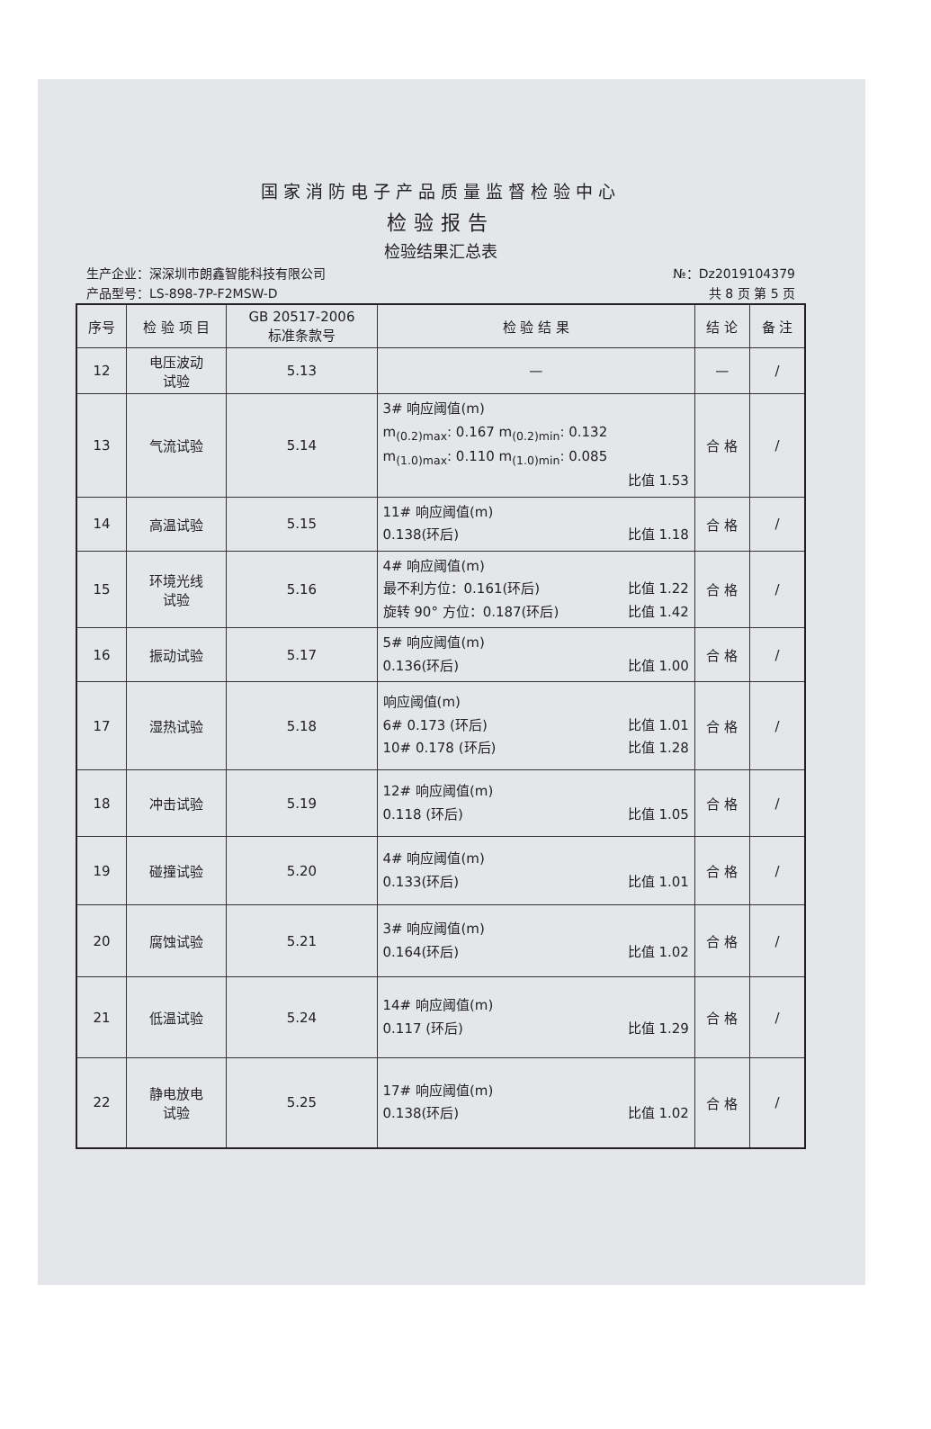国家消防电子产品质量监督检验中心
检验报告
检验结果汇总表
生产企业：深深圳市朗鑫智能科技有限公司 №：Dz2019104379
产品型号：LS-898-7P-F2MSW-D 共 8 页 第 5 页
| 序号 | 检 验 项 目 | GB 20517-2006 标准条款号 | 检 验 结 果 | 结 论 | 备 注 |
| --- | --- | --- | --- | --- | --- |
| 12 | 电压波动 试验 | 5.13 | — | — | / |
| 13 | 气流试验 | 5.14 | 3# 响应阈值(m) m<sub>(0.2)max</sub>: 0.167 m<sub>(0.2)min</sub>: 0.132 m<sub>(1.0)max</sub>: 0.110 m<sub>(1.0)min</sub>: 0.085 比值 1.53 | 合 格 | / |
| 14 | 高温试验 | 5.15 | 11# 响应阈值(m) 0.138(环后) 比值 1.18 | 合 格 | / |
| 15 | 环境光线 试验 | 5.16 | 4# 响应阈值(m) 最不利方位：0.161(环后) 比值 1.22 旋转 90° 方位：0.187(环后) 比值 1.42 | 合 格 | / |
| 16 | 振动试验 | 5.17 | 5# 响应阈值(m) 0.136(环后) 比值 1.00 | 合 格 | / |
| 17 | 湿热试验 | 5.18 | 响应阈值(m) 6# 0.173 (环后) 比值 1.01 10# 0.178 (环后) 比值 1.28 | 合 格 | / |
| 18 | 冲击试验 | 5.19 | 12# 响应阈值(m) 0.118 (环后) 比值 1.05 | 合 格 | / |
| 19 | 碰撞试验 | 5.20 | 4# 响应阈值(m) 0.133(环后) 比值 1.01 | 合 格 | / |
| 20 | 腐蚀试验 | 5.21 | 3# 响应阈值(m) 0.164(环后) 比值 1.02 | 合 格 | / |
| 21 | 低温试验 | 5.24 | 14# 响应阈值(m) 0.117 (环后) 比值 1.29 | 合 格 | / |
| 22 | 静电放电 试验 | 5.25 | 17# 响应阈值(m) 0.138(环后) 比值 1.02 | 合 格 | / |